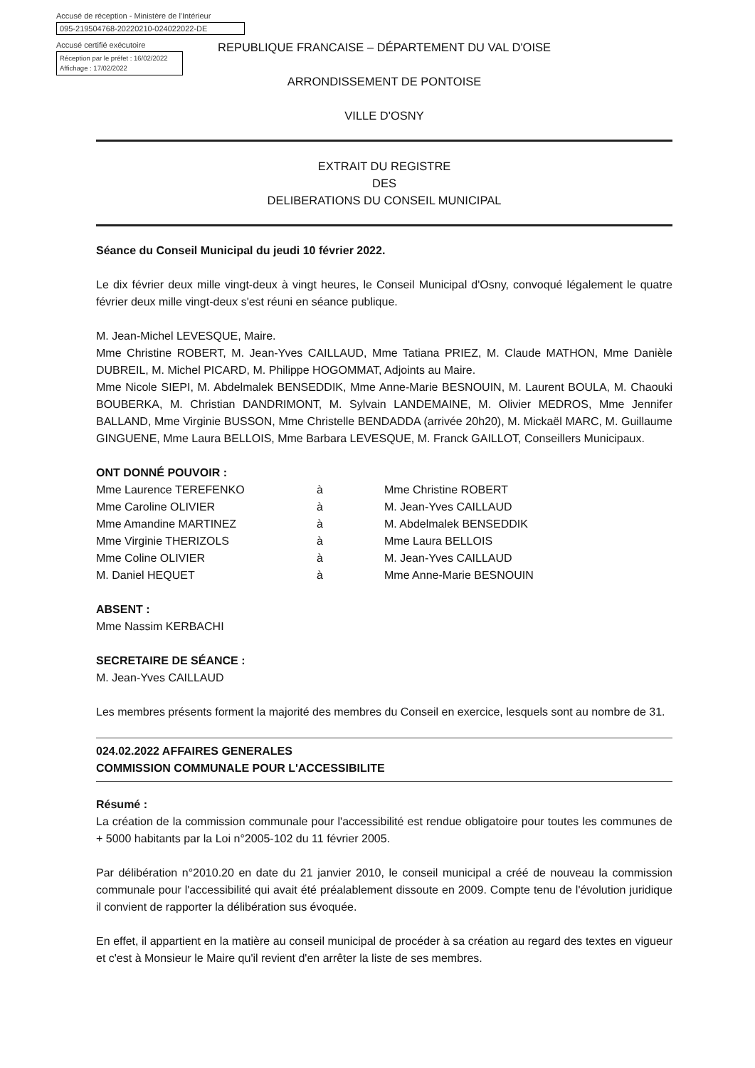Accusé de réception - Ministère de l'Intérieur
095-219504768-20220210-024022022-DE
Accusé certifié exécutoire
Réception par le préfet : 16/02/2022
Affichage : 17/02/2022
REPUBLIQUE FRANCAISE – DÉPARTEMENT DU VAL D'OISE
ARRONDISSEMENT DE PONTOISE
VILLE D'OSNY
EXTRAIT DU REGISTRE
DES
DELIBERATIONS DU CONSEIL MUNICIPAL
Séance du Conseil Municipal du jeudi 10 février 2022.
Le dix février deux mille vingt-deux à vingt heures, le Conseil Municipal d'Osny, convoqué légalement le quatre février deux mille vingt-deux s'est réuni en séance publique.
M. Jean-Michel LEVESQUE, Maire.
Mme Christine ROBERT, M. Jean-Yves CAILLAUD, Mme Tatiana PRIEZ, M. Claude MATHON, Mme Danièle DUBREIL, M. Michel PICARD, M. Philippe HOGOMMAT, Adjoints au Maire.
Mme Nicole SIEPI, M. Abdelmalek BENSEDDIK, Mme Anne-Marie BESNOUIN, M. Laurent BOULA, M. Chaouki BOUBERKA, M. Christian DANDRIMONT, M. Sylvain LANDEMAINE, M. Olivier MEDROS, Mme Jennifer BALLAND, Mme Virginie BUSSON, Mme Christelle BENDADDA (arrivée 20h20), M. Mickaël MARC, M. Guillaume GINGUENE, Mme Laura BELLOIS, Mme Barbara LEVESQUE, M. Franck GAILLOT, Conseillers Municipaux.
ONT DONNÉ POUVOIR :
| Mme Laurence TEREFENKO | à | Mme Christine ROBERT |
| Mme Caroline OLIVIER | à | M. Jean-Yves CAILLAUD |
| Mme Amandine MARTINEZ | à | M. Abdelmalek BENSEDDIK |
| Mme Virginie THERIZOLS | à | Mme Laura BELLOIS |
| Mme Coline OLIVIER | à | M. Jean-Yves CAILLAUD |
| M. Daniel HEQUET | à | Mme Anne-Marie BESNOUIN |
ABSENT :
Mme Nassim KERBACHI
SECRETAIRE DE SÉANCE :
M. Jean-Yves CAILLAUD
Les membres présents forment la majorité des membres du Conseil en exercice, lesquels sont au nombre de 31.
024.02.2022 AFFAIRES GENERALES
COMMISSION COMMUNALE POUR L'ACCESSIBILITE
Résumé :
La création de la commission communale pour l'accessibilité est rendue obligatoire pour toutes les communes de + 5000 habitants par la Loi n°2005-102 du 11 février 2005.
Par délibération n°2010.20 en date du 21 janvier 2010, le conseil municipal a créé de nouveau la commission communale pour l'accessibilité qui avait été préalablement dissoute en 2009. Compte tenu de l'évolution juridique il convient de rapporter la délibération sus évoquée.
En effet, il appartient en la matière au conseil municipal de procéder à sa création au regard des textes en vigueur et c'est à Monsieur le Maire qu'il revient d'en arrêter la liste de ses membres.